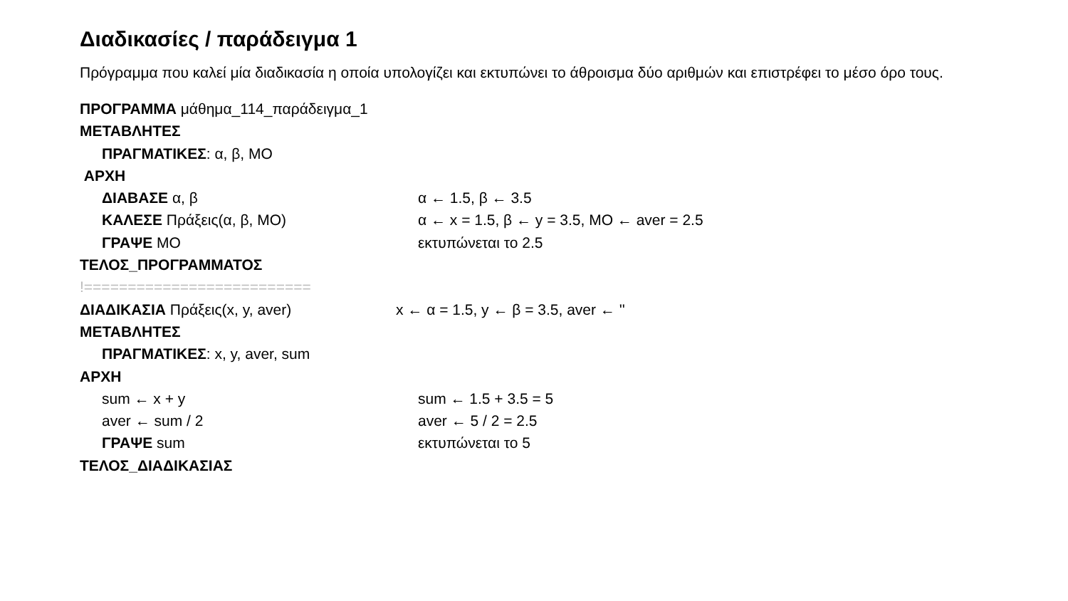Διαδικασίες / παράδειγμα 1
Πρόγραμμα που καλεί μία διαδικασία η οποία υπολογίζει και εκτυπώνει το άθροισμα δύο αριθμών και επιστρέφει το μέσο όρο τους.
ΠΡΟΓΡΑΜΜΑ μάθημα_114_παράδειγμα_1
ΜΕΤΑΒΛΗΤΕΣ
ΠΡΑΓΜΑΤΙΚΕΣ: α, β, ΜΟ
ΑΡΧΗ
ΔΙΑΒΑΣΕ α, β α ← 1.5, β ← 3.5
ΚΑΛΕΣΕ Πράξεις(α, β, ΜΟ) α ← x = 1.5, β ← y = 3.5, ΜΟ ← aver = 2.5
ΓΡΑΨΕ ΜΟ εκτυπώνεται το 2.5
ΤΕΛΟΣ_ΠΡΟΓΡΑΜΜΑΤΟΣ
!==========================
ΔΙΑΔΙΚΑΣΙΑ Πράξεις(x, y, aver) x ← α = 1.5, y ← β = 3.5, aver ← ''
ΜΕΤΑΒΛΗΤΕΣ
ΠΡΑΓΜΑΤΙΚΕΣ: x, y, aver, sum
ΑΡΧΗ
sum ← x + y sum ← 1.5 + 3.5 = 5
aver ← sum / 2 aver ← 5 / 2 = 2.5
ΓΡΑΨΕ sum εκτυπώνεται το 5
ΤΕΛΟΣ_ΔΙΑΔΙΚΑΣΙΑΣ